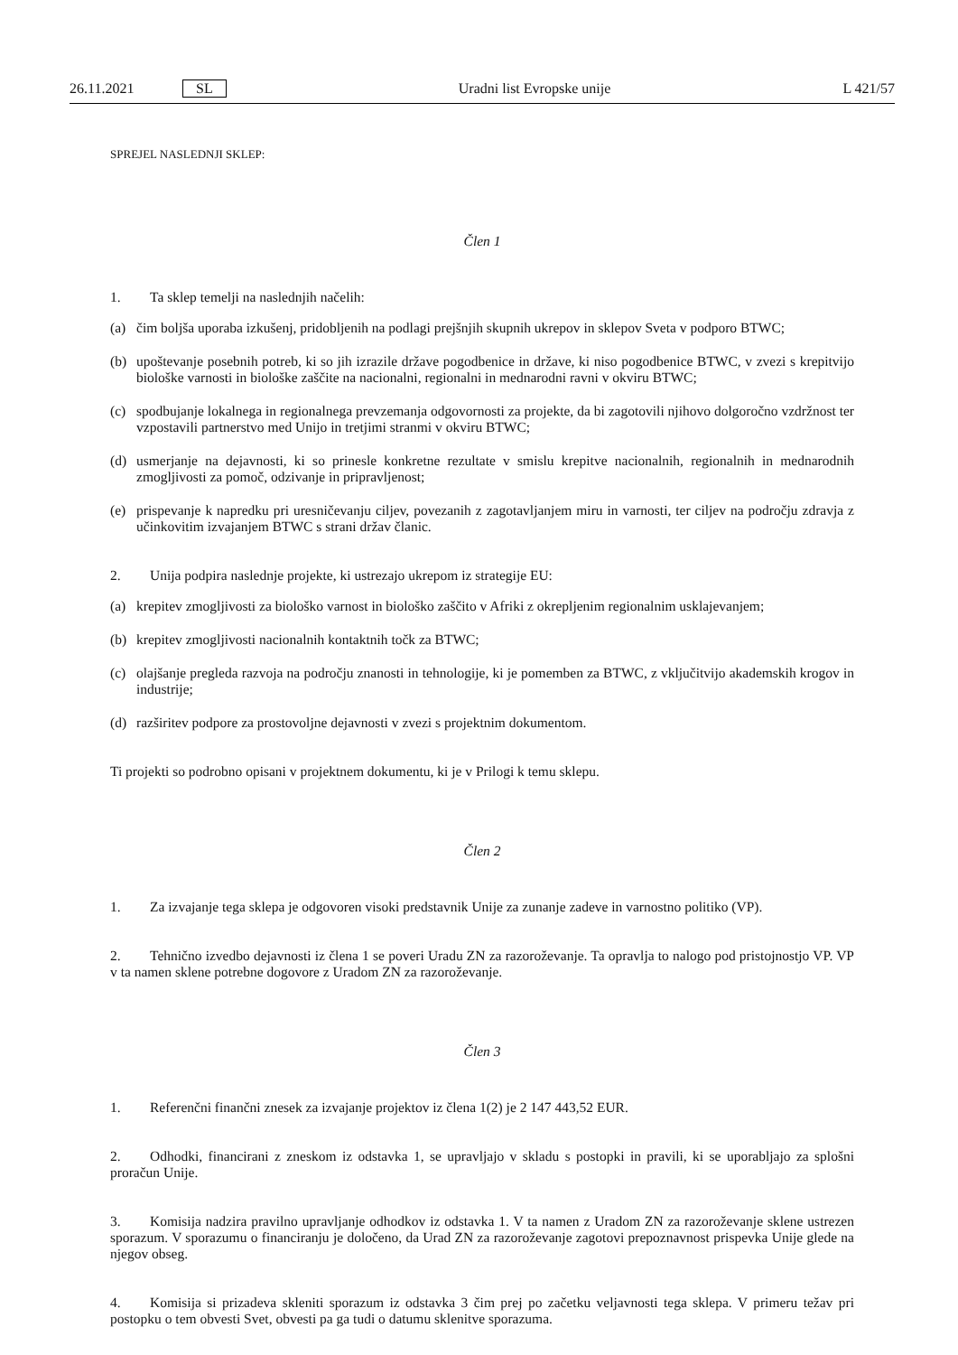26.11.2021 SL Uradni list Evropske unije L 421/57
SPREJEL NASLEDNJI SKLEP:
Člen 1
1. Ta sklep temelji na naslednjih načelih:
(a) čim boljša uporaba izkušenj, pridobljenih na podlagi prejšnjih skupnih ukrepov in sklepov Sveta v podporo BTWC;
(b) upoštevanje posebnih potreb, ki so jih izrazile države pogodbenice in države, ki niso pogodbenice BTWC, v zvezi s krepitvijo biološke varnosti in biološke zaščite na nacionalni, regionalni in mednarodni ravni v okviru BTWC;
(c) spodbujanje lokalnega in regionalnega prevzemanja odgovornosti za projekte, da bi zagotovili njihovo dolgoročno vzdržnost ter vzpostavili partnerstvo med Unijo in tretjimi stranmi v okviru BTWC;
(d) usmerjanje na dejavnosti, ki so prinesle konkretne rezultate v smislu krepitve nacionalnih, regionalnih in mednarodnih zmogljivosti za pomoč, odzivanje in pripravljenost;
(e) prispevanje k napredku pri uresničevanju ciljev, povezanih z zagotavljanjem miru in varnosti, ter ciljev na področju zdravja z učinkovitim izvajanjem BTWC s strani držav članic.
2. Unija podpira naslednje projekte, ki ustrezajo ukrepom iz strategije EU:
(a) krepitev zmogljivosti za biološko varnost in biološko zaščito v Afriki z okrepljenim regionalnim usklajevanjem;
(b) krepitev zmogljivosti nacionalnih kontaktnih točk za BTWC;
(c) olajšanje pregleda razvoja na področju znanosti in tehnologije, ki je pomemben za BTWC, z vključitvijo akademskih krogov in industrije;
(d) razširitev podpore za prostovoljne dejavnosti v zvezi s projektnim dokumentom.
Ti projekti so podrobno opisani v projektnem dokumentu, ki je v Prilogi k temu sklepu.
Člen 2
1. Za izvajanje tega sklepa je odgovoren visoki predstavnik Unije za zunanje zadeve in varnostno politiko (VP).
2. Tehnično izvedbo dejavnosti iz člena 1 se poveri Uradu ZN za razoroževanje. Ta opravlja to nalogo pod pristojnostjo VP. VP v ta namen sklene potrebne dogovore z Uradom ZN za razoroževanje.
Člen 3
1. Referenčni finančni znesek za izvajanje projektov iz člena 1(2) je 2 147 443,52 EUR.
2. Odhodki, financirani z zneskom iz odstavka 1, se upravljajo v skladu s postopki in pravili, ki se uporabljajo za splošni proračun Unije.
3. Komisija nadzira pravilno upravljanje odhodkov iz odstavka 1. V ta namen z Uradom ZN za razoroževanje sklene ustrezen sporazum. V sporazumu o financiranju je določeno, da Urad ZN za razoroževanje zagotovi prepoznavnost prispevka Unije glede na njegov obseg.
4. Komisija si prizadeva skleniti sporazum iz odstavka 3 čim prej po začetku veljavnosti tega sklepa. V primeru težav pri postopku o tem obvesti Svet, obvesti pa ga tudi o datumu sklenitve sporazuma.